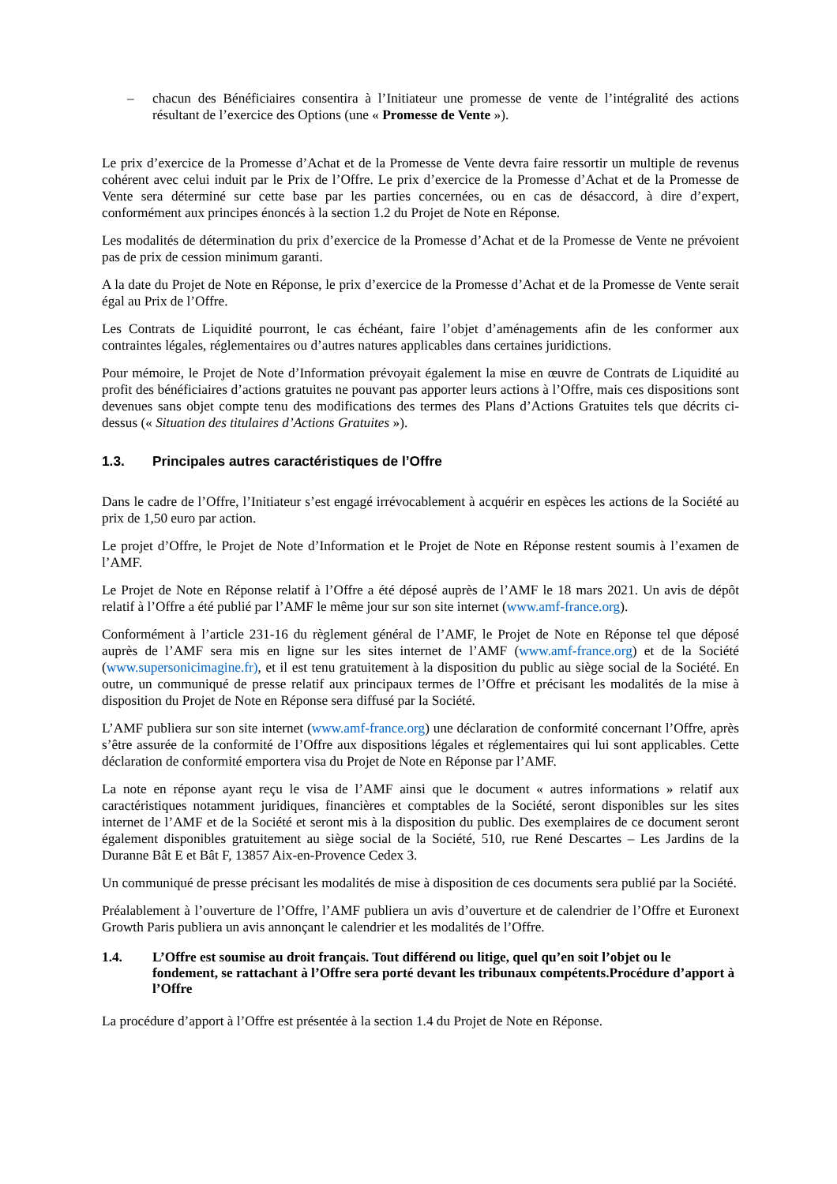– chacun des Bénéficiaires consentira à l’Initiateur une promesse de vente de l’intégralité des actions résultant de l’exercice des Options (une « Promesse de Vente »).
Le prix d’exercice de la Promesse d’Achat et de la Promesse de Vente devra faire ressortir un multiple de revenus cohérent avec celui induit par le Prix de l’Offre. Le prix d’exercice de la Promesse d’Achat et de la Promesse de Vente sera déterminé sur cette base par les parties concernées, ou en cas de désaccord, à dire d’expert, conformément aux principes énoncés à la section 1.2 du Projet de Note en Réponse.
Les modalités de détermination du prix d’exercice de la Promesse d’Achat et de la Promesse de Vente ne prévoient pas de prix de cession minimum garanti.
A la date du Projet de Note en Réponse, le prix d’exercice de la Promesse d’Achat et de la Promesse de Vente serait égal au Prix de l’Offre.
Les Contrats de Liquidité pourront, le cas échéant, faire l’objet d’aménagements afin de les conformer aux contraintes légales, réglementaires ou d’autres natures applicables dans certaines juridictions.
Pour mémoire, le Projet de Note d’Information prévoyait également la mise en œuvre de Contrats de Liquidité au profit des bénéficiaires d’actions gratuites ne pouvant pas apporter leurs actions à l’Offre, mais ces dispositions sont devenues sans objet compte tenu des modifications des termes des Plans d’Actions Gratuites tels que décrits ci-dessus (« Situation des titulaires d’Actions Gratuites »).
1.3. Principales autres caractéristiques de l’Offre
Dans le cadre de l’Offre, l’Initiateur s’est engagé irrévocablement à acquérir en espèces les actions de la Société au prix de 1,50 euro par action.
Le projet d’Offre, le Projet de Note d’Information et le Projet de Note en Réponse restent soumis à l’examen de l’AMF.
Le Projet de Note en Réponse relatif à l’Offre a été déposé auprès de l’AMF le 18 mars 2021. Un avis de dépôt relatif à l’Offre a été publié par l’AMF le même jour sur son site internet (www.amf-france.org).
Conformément à l’article 231-16 du règlement général de l’AMF, le Projet de Note en Réponse tel que déposé auprès de l’AMF sera mis en ligne sur les sites internet de l’AMF (www.amf-france.org) et de la Société (www.supersonicimagine.fr), et il est tenu gratuitement à la disposition du public au siège social de la Société. En outre, un communiqué de presse relatif aux principaux termes de l’Offre et précisant les modalités de la mise à disposition du Projet de Note en Réponse sera diffusé par la Société.
L’AMF publiera sur son site internet (www.amf-france.org) une déclaration de conformité concernant l’Offre, après s’être assurée de la conformité de l’Offre aux dispositions légales et réglementaires qui lui sont applicables. Cette déclaration de conformité emportera visa du Projet de Note en Réponse par l’AMF.
La note en réponse ayant reçu le visa de l’AMF ainsi que le document « autres informations » relatif aux caractéristiques notamment juridiques, financières et comptables de la Société, seront disponibles sur les sites internet de l’AMF et de la Société et seront mis à la disposition du public. Des exemplaires de ce document seront également disponibles gratuitement au siège social de la Société, 510, rue René Descartes – Les Jardins de la Duranne Bât E et Bât F, 13857 Aix-en-Provence Cedex 3.
Un communiqué de presse précisant les modalités de mise à disposition de ces documents sera publié par la Société.
Préalablement à l’ouverture de l’Offre, l’AMF publiera un avis d’ouverture et de calendrier de l’Offre et Euronext Growth Paris publiera un avis annonçant le calendrier et les modalités de l’Offre.
1.4. L’Offre est soumise au droit français. Tout différend ou litige, quel qu’en soit l’objet ou le fondement, se rattachant à l’Offre sera porté devant les tribunaux compétents.Procédure d’apport à l’Offre
La procédure d’apport à l’Offre est présentée à la section 1.4 du Projet de Note en Réponse.